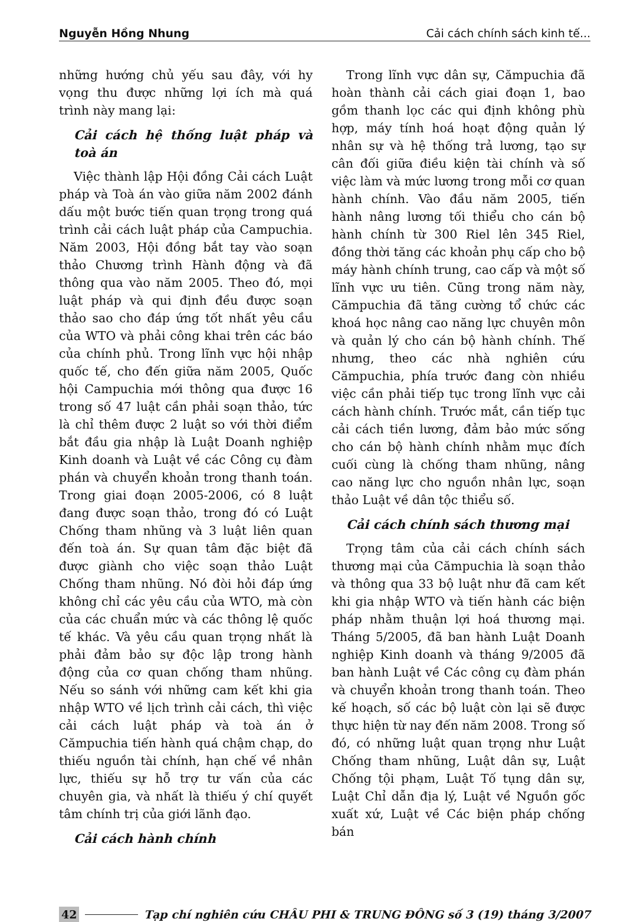Nguyễn Hồng Nhung Cải cách chính sách kinh tế...
những hướng chủ yếu sau đây, với hy vọng thu được những lợi ích mà quá trình này mang lại:
Cải cách hệ thống luật pháp và toà án
Việc thành lập Hội đồng Cải cách Luật pháp và Toà án vào giữa năm 2002 đánh dấu một bước tiến quan trọng trong quá trình cải cách luật pháp của Campuchia. Năm 2003, Hội đồng bắt tay vào soạn thảo Chương trình Hành động và đã thông qua vào năm 2005. Theo đó, mọi luật pháp và qui định đều được soạn thảo sao cho đáp ứng tốt nhất yêu cầu của WTO và phải công khai trên các báo của chính phủ. Trong lĩnh vực hội nhập quốc tế, cho đến giữa năm 2005, Quốc hội Campuchia mới thông qua được 16 trong số 47 luật cần phải soạn thảo, tức là chỉ thêm được 2 luật so với thời điểm bắt đầu gia nhập là Luật Doanh nghiệp Kinh doanh và Luật về các Công cụ đàm phán và chuyển khoản trong thanh toán. Trong giai đoạn 2005-2006, có 8 luật đang được soạn thảo, trong đó có Luật Chống tham nhũng và 3 luật liên quan đến toà án. Sự quan tâm đặc biệt đã được giành cho việc soạn thảo Luật Chống tham nhũng. Nó đòi hỏi đáp ứng không chỉ các yêu cầu của WTO, mà còn của các chuẩn mức và các thông lệ quốc tế khác. Và yêu cầu quan trọng nhất là phải đảm bảo sự độc lập trong hành động của cơ quan chống tham nhũng. Nếu so sánh với những cam kết khi gia nhập WTO về lịch trình cải cách, thì việc cải cách luật pháp và toà án ở Cămpuchia tiến hành quá chậm chạp, do thiếu nguồn tài chính, hạn chế về nhân lực, thiếu sự hỗ trợ tư vấn của các chuyên gia, và nhất là thiếu ý chí quyết tâm chính trị của giới lãnh đạo.
Cải cách hành chính
Trong lĩnh vực dân sự, Cămpuchia đã hoàn thành cải cách giai đoạn 1, bao gồm thanh lọc các qui định không phù hợp, máy tính hoá hoạt động quản lý nhân sự và hệ thống trả lương, tạo sự cân đối giữa điều kiện tài chính và số việc làm và mức lương trong mỗi cơ quan hành chính. Vào đầu năm 2005, tiến hành nâng lương tối thiểu cho cán bộ hành chính từ 300 Riel lên 345 Riel, đồng thời tăng các khoản phụ cấp cho bộ máy hành chính trung, cao cấp và một số lĩnh vực ưu tiên. Cũng trong năm này, Cămpuchia đã tăng cường tổ chức các khoá học nâng cao năng lực chuyên môn và quản lý cho cán bộ hành chính. Thế nhưng, theo các nhà nghiên cứu Cămpuchia, phía trước đang còn nhiều việc cần phải tiếp tục trong lĩnh vực cải cách hành chính. Trước mắt, cần tiếp tục cải cách tiền lương, đảm bảo mức sống cho cán bộ hành chính nhằm mục đích cuối cùng là chống tham nhũng, nâng cao năng lực cho nguồn nhân lực, soạn thảo Luật về dân tộc thiểu số.
Cải cách chính sách thương mại
Trọng tâm của cải cách chính sách thương mại của Cămpuchia là soạn thảo và thông qua 33 bộ luật như đã cam kết khi gia nhập WTO và tiến hành các biện pháp nhằm thuận lợi hoá thương mại. Tháng 5/2005, đã ban hành Luật Doanh nghiệp Kinh doanh và tháng 9/2005 đã ban hành Luật về Các công cụ đàm phán và chuyển khoản trong thanh toán. Theo kế hoạch, số các bộ luật còn lại sẽ được thực hiện từ nay đến năm 2008. Trong số đó, có những luật quan trọng như Luật Chống tham nhũng, Luật dân sự, Luật Chống tội phạm, Luật Tố tụng dân sự, Luật Chỉ dẫn địa lý, Luật về Nguồn gốc xuất xứ, Luật về Các biện pháp chống bán
42 Tạp chí nghiên cứu CHÂU PHI & TRUNG ĐÔNG số 3 (19) tháng 3/2007